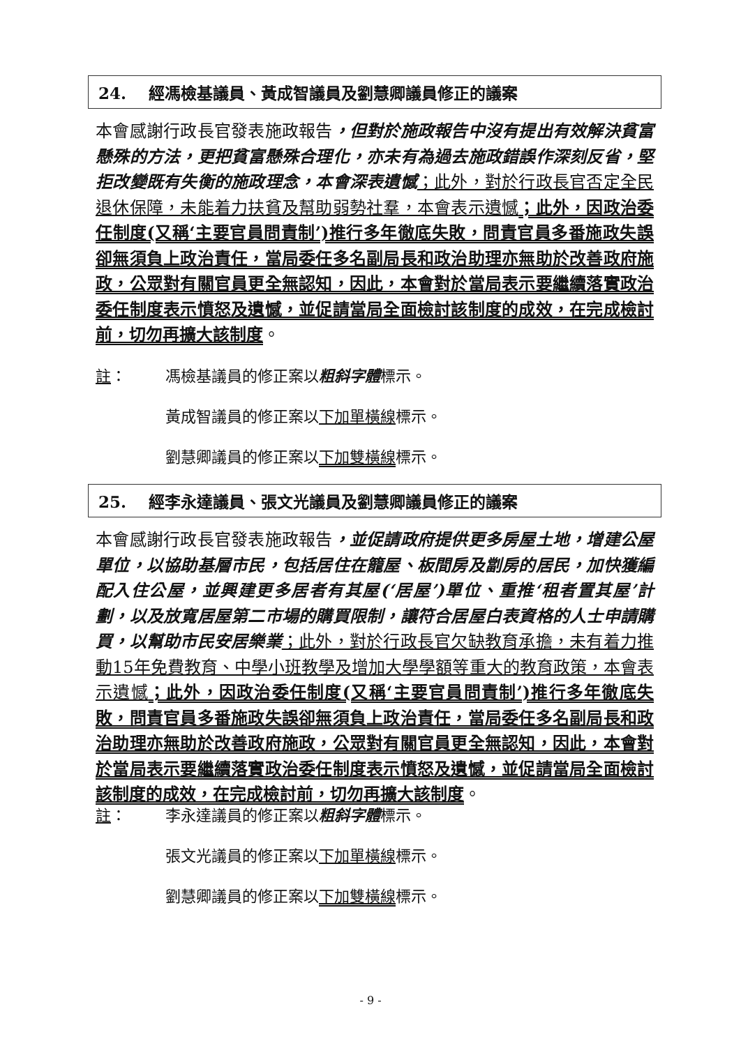24. 經馮檢基議員、黃成智議員及劉慧卿議員修正的議案
本會感謝行政長官發表施政報告，但對於施政報告中沒有提出有效解決貧富懸殊的方法，更把貧富懸殊合理化，亦未有為過去施政錯誤作深刻反省，堅拒改變既有失衡的施政理念，本會深表遺憾；此外，對於行政長官否定全民退休保障，未能着力扶貧及幫助弱勢社羣，本會表示遺憾；此外，因政治委任制度(又稱‘主要官員問責制’)推行多年徹底失敗，問責官員多番施政失誤卻無須負上政治責任，當局委任多名副局長和政治助理亦無助於改善政府施政，公眾對有關官員更全無認知，因此，本會對於當局表示要繼續落實政治委任制度表示憤怒及遺憾，並促請當局全面檢討該制度的成效，在完成檢討前，切勿再擴大該制度。
註： 馮檢基議員的修正案以粗斜字體標示。
黃成智議員的修正案以下加單橫線標示。
劉慧卿議員的修正案以下加雙橫線標示。
25. 經李永達議員、張文光議員及劉慧卿議員修正的議案
本會感謝行政長官發表施政報告，並促請政府提供更多房屋土地，增建公屋單位，以協助基層市民，包括居住在籠屋、板間房及劏房的居民，加快獲編配入住公屋，並興建更多居者有其屋(‘居屋’)單位、重推‘租者置其屋’計劃，以及放寬居屋第二市場的購買限制，讓符合居屋白表資格的人士申請購買，以幫助市民安居樂業；此外，對於行政長官欠缺教育承擔，未有着力推動15年免費教育、中學小班教學及增加大學學額等重大的教育政策，本會表示遺憾；此外，因政治委任制度(又稱‘主要官員問責制’)推行多年徹底失敗，問責官員多番施政失誤卻無須負上政治責任，當局委任多名副局長和政治助理亦無助於改善政府施政，公眾對有關官員更全無認知，因此，本會對於當局表示要繼續落實政治委任制度表示憤怒及遺憾，並促請當局全面檢討該制度的成效，在完成檢討前，切勿再擴大該制度。
註： 李永達議員的修正案以粗斜字體標示。
張文光議員的修正案以下加單橫線標示。
劉慧卿議員的修正案以下加雙橫線標示。
- 9 -